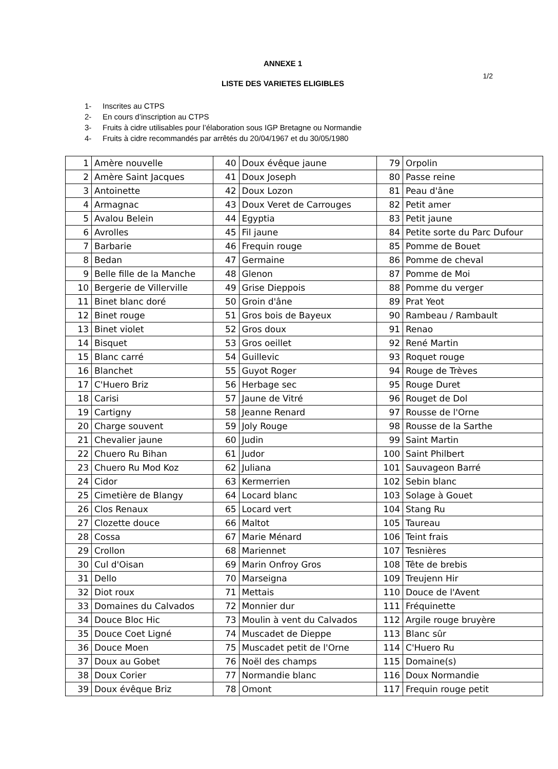ANNEXE 1
1/2
LISTE DES VARIETES ELIGIBLES
1- Inscrites au CTPS
2- En cours d’inscription au CTPS
3- Fruits à cidre utilisables pour l’élaboration sous IGP Bretagne ou Normandie
4- Fruits à cidre recommandés par arrêtés du 20/04/1967 et du 30/05/1980
| 1 | Amère nouvelle | 40 | Doux évêque jaune | 79 | Orpolin |
| 2 | Amère Saint Jacques | 41 | Doux Joseph | 80 | Passe reine |
| 3 | Antoinette | 42 | Doux Lozon | 81 | Peau d'âne |
| 4 | Armagnac | 43 | Doux Veret de Carrouges | 82 | Petit amer |
| 5 | Avalou Belein | 44 | Egyptia | 83 | Petit jaune |
| 6 | Avrolles | 45 | Fil jaune | 84 | Petite sorte du Parc Dufour |
| 7 | Barbarie | 46 | Frequin rouge | 85 | Pomme de Bouet |
| 8 | Bedan | 47 | Germaine | 86 | Pomme de cheval |
| 9 | Belle fille de la Manche | 48 | Glenon | 87 | Pomme de Moi |
| 10 | Bergerie de Villerville | 49 | Grise Dieppois | 88 | Pomme du verger |
| 11 | Binet blanc doré | 50 | Groin d'âne | 89 | Prat Yeot |
| 12 | Binet rouge | 51 | Gros bois de Bayeux | 90 | Rambeau / Rambault |
| 13 | Binet violet | 52 | Gros doux | 91 | Renao |
| 14 | Bisquet | 53 | Gros oeillet | 92 | René Martin |
| 15 | Blanc carré | 54 | Guillevic | 93 | Roquet rouge |
| 16 | Blanchet | 55 | Guyot Roger | 94 | Rouge de Trèves |
| 17 | C'Huero Briz | 56 | Herbage sec | 95 | Rouge Duret |
| 18 | Carisi | 57 | Jaune de Vitré | 96 | Rouget de Dol |
| 19 | Cartigny | 58 | Jeanne Renard | 97 | Rousse de l'Orne |
| 20 | Charge souvent | 59 | Joly Rouge | 98 | Rousse de la Sarthe |
| 21 | Chevalier jaune | 60 | Judin | 99 | Saint Martin |
| 22 | Chuero Ru Bihan | 61 | Judor | 100 | Saint Philbert |
| 23 | Chuero Ru Mod Koz | 62 | Juliana | 101 | Sauvageon Barré |
| 24 | Cidor | 63 | Kermerrien | 102 | Sebin blanc |
| 25 | Cimetière de Blangy | 64 | Locard blanc | 103 | Solage à Gouet |
| 26 | Clos Renaux | 65 | Locard vert | 104 | Stang Ru |
| 27 | Clozette douce | 66 | Maltot | 105 | Taureau |
| 28 | Cossa | 67 | Marie Ménard | 106 | Teint frais |
| 29 | Crollon | 68 | Mariennet | 107 | Tesnières |
| 30 | Cul d'Oisan | 69 | Marin Onfroy Gros | 108 | Tête de brebis |
| 31 | Dello | 70 | Marseigna | 109 | Treujenn Hir |
| 32 | Diot roux | 71 | Mettais | 110 | Douce de l'Avent |
| 33 | Domaines du Calvados | 72 | Monnier dur | 111 | Fréquinette |
| 34 | Douce Bloc Hic | 73 | Moulin à vent du Calvados | 112 | Argile rouge bruyère |
| 35 | Douce Coet Ligné | 74 | Muscadet de Dieppe | 113 | Blanc sûr |
| 36 | Douce Moen | 75 | Muscadet petit de l'Orne | 114 | C'Huero Ru |
| 37 | Doux au Gobet | 76 | Noël des champs | 115 | Domaine(s) |
| 38 | Doux Corier | 77 | Normandie blanc | 116 | Doux Normandie |
| 39 | Doux évêque Briz | 78 | Omont | 117 | Frequin rouge petit |